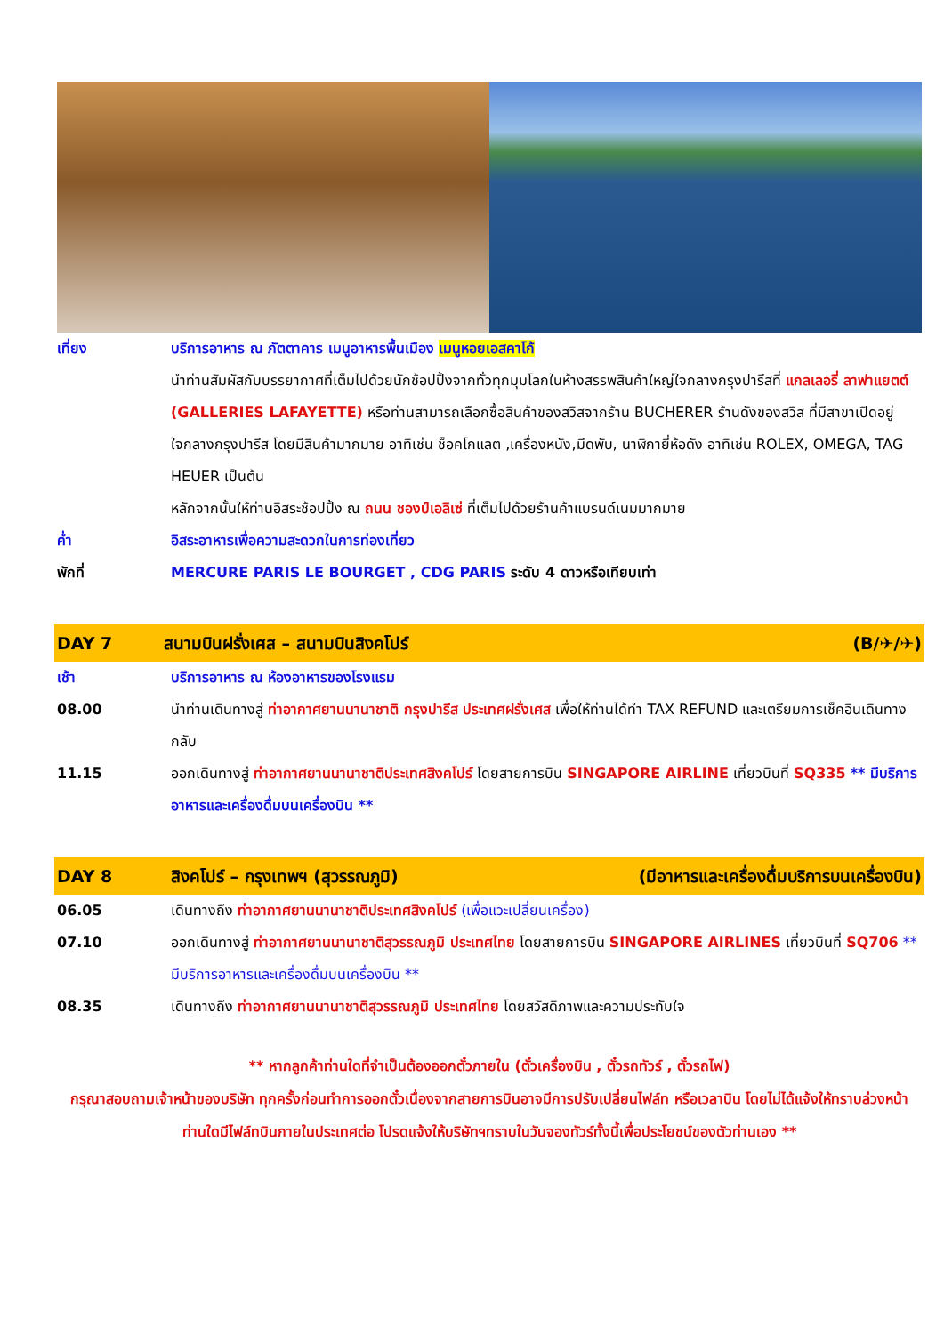เที่ยง บริการอาหาร ณ ภัตตาคาร เมนูอาหารพื้นเมือง เมนูหอยเอสคาโก้
นำท่านสัมผัสกับบรรยากาศที่เต็มไปด้วยนักช้อปปิ้งจากทั่วทุกมุมโลกในห้างสรรพสินค้าใหญ่ใจกลางกรุงปารีสที่ แกลเลอรี่ ลาฟาแยตต์ (GALLERIES LAFAYETTE) หรือท่านสามารถเลือกซื้อสินค้าของสวิสจากร้าน BUCHERER ร้านดังของสวิส ที่มีสาขาเปิดอยู่ใจกลางกรุงปารีส โดยมีสินค้ามากมาย อาทิเช่น ช็อคโกแลต ,เครื่องหนัง,มีดพับ, นาฬิกายี่ห้อดัง อาทิเช่น ROLEX, OMEGA, TAG HEUER เป็นต้น
หลักจากนั้นให้ท่านอิสระช้อปปิ้ง ณ ถนน ชองป์เอลิเซ่ ที่เต็มไปด้วยร้านค้าแบรนด์เนมมากมาย
ค่ำ อิสระอาหารเพื่อความสะดวกในการท่องเที่ยว
พักที่ MERCURE PARIS LE BOURGET , CDG PARIS ระดับ 4 ดาวหรือเทียบเท่า
DAY 7 สนามบินฝรั่งเศส – สนามบินสิงคโปร์
(B/✈/✈)
เช้า บริการอาหาร ณ ห้องอาหารของโรงแรม
08.00 นำท่านเดินทางสู่ ท่าอากาศยานนานาชาติ กรุงปารีส ประเทศฝรั่งเศส เพื่อให้ท่านได้ทำ TAX REFUND และเตรียมการเช็คอินเดินทางกลับ
11.15 ออกเดินทางสู่ ท่าอากาศยานนานาชาติประเทศสิงคโปร์ โดยสายการบิน SINGAPORE AIRLINE เที่ยวบินที่ SQ335 ** มีบริการอาหารและเครื่องดื่มบนเครื่องบิน **
DAY 8 สิงคโปร์ – กรุงเทพฯ (สุวรรณภูมิ)
(มีอาหารและเครื่องดื่มบริการบนเครื่องบิน)
06.05 เดินทางถึง ท่าอากาศยานนานาชาติประเทศสิงคโปร์ (เพื่อแวะเปลี่ยนเครื่อง)
07.10 ออกเดินทางสู่ ท่าอากาศยานนานาชาติสุวรรณภูมิ ประเทศไทย โดยสายการบิน SINGAPORE AIRLINES เที่ยวบินที่ SQ706 ** มีบริการอาหารและเครื่องดื่มบนเครื่องบิน **
08.35 เดินทางถึง ท่าอากาศยานนานาชาติสุวรรณภูมิ ประเทศไทย โดยสวัสดิภาพและความประทับใจ
** หากลูกค้าท่านใดที่จำเป็นต้องออกตั๋วภายใน (ตั๋วเครื่องบิน , ตั๋วรถทัวร์ , ตั๋วรถไฟ)
กรุณาสอบถามเจ้าหน้าของบริษัท ทุกครั้งก่อนทำการออกตั๋วเนื่องจากสายการบินอาจมีการปรับเปลี่ยนไฟล์ท หรือเวลาบิน โดยไม่ได้แจ้งให้ทราบล่วงหน้า ท่านใดมีไฟล์ทบินภายในประเทศต่อ โปรดแจ้งให้บริษัทฯทราบในวันจองทัวร์ทั้งนี้เพื่อประโยชน์ของตัวท่านเอง **